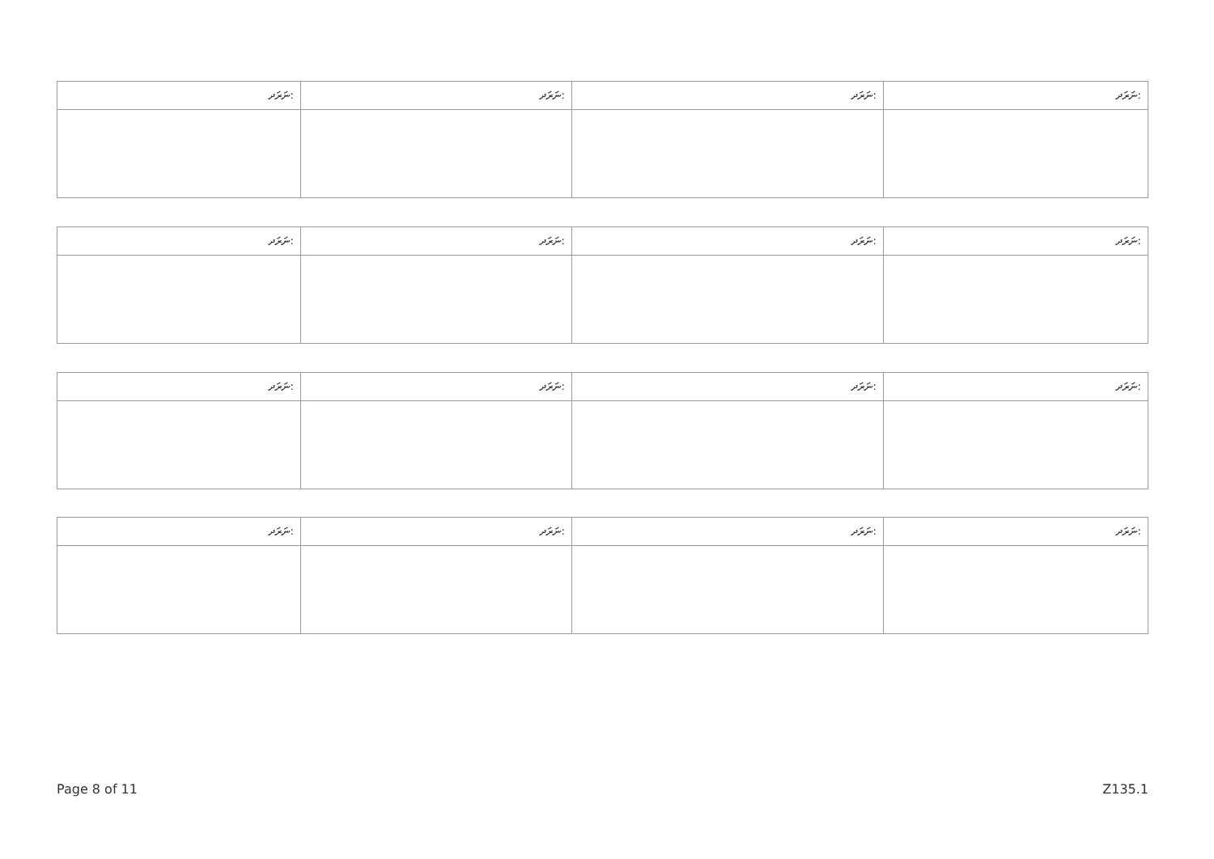| ނަރަދ: | ނަރަދ: | ނަރަދ: | ނަރަދ: |
| --- | --- | --- | --- |
| ނަރަދ: | ނަރަދ: | ނަރަދ: | ނަރަދ: |
| --- | --- | --- | --- |
| ނަރަދ: | ނަރަދ: | ނަރަދ: | ނަރަދ: |
| --- | --- | --- | --- |
| ނަރަދ: | ނަރަދ: | ނަރަދ: | ނަރަދ: |
| --- | --- | --- | --- |
Page 8 of 11 Z135.1